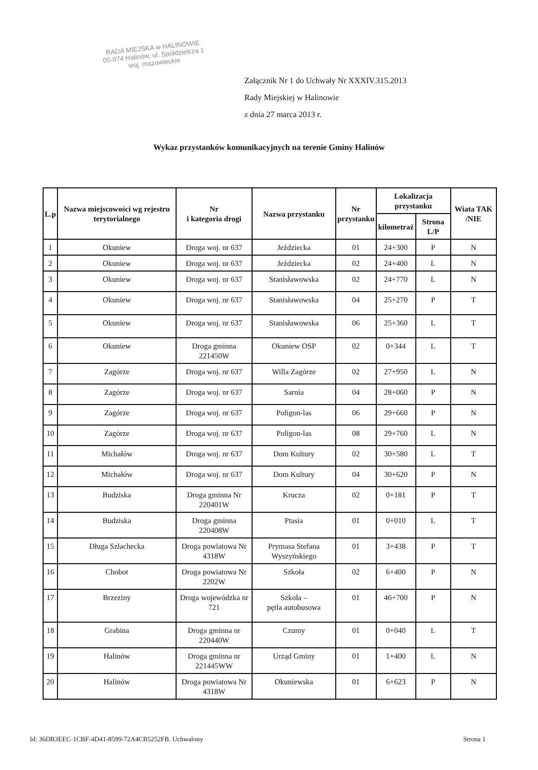RADA MIEJSKA w HALINOWIE
05-074 Halinów, ul. Spółdzielcza 1
woj. mazowieckie
Załącznik Nr 1 do Uchwały Nr XXXIV.315.2013
Rady Miejskiej w Halinowie
z dnia 27 marca 2013 r.
Wykaz przystanków komunikacyjnych na terenie Gminy Halinów
| L.p | Nazwa miejscowości wg rejestru terytorialnego | Nr i kategoria drogi | Nazwa przystanku | Nr przystanku | Lokalizacja przystanku | | Wiata TAK /NIE |
| --- | --- | --- | --- | --- | --- | --- | --- |
| | | | | | kilometraż | Strona L/P | |
| 1 | Okuniew | Droga woj. nr 637 | Jeździecka | 01 | 24+300 | P | N |
| 2 | Okuniew | Droga woj. nr 637 | Jeździecka | 02 | 24+400 | L | N |
| 3 | Okuniew | Droga woj. nr 637 | Stanisławowska | 02 | 24+770 | L | N |
| 4 | Okuniew | Droga woj. nr 637 | Stanisławowska | 04 | 25+270 | P | T |
| 5 | Okuniew | Droga woj. nr 637 | Stanisławowska | 06 | 25+360 | L | T |
| 6 | Okuniew | Droga gminna 221450W | Okuniew OSP | 02 | 0+344 | L | T |
| 7 | Zagórze | Droga woj. nr 637 | Willa Zagórze | 02 | 27+950 | L | N |
| 8 | Zagórze | Droga woj. nr 637 | Sarnia | 04 | 28+060 | P | N |
| 9 | Zagórze | Droga woj. nr 637 | Poligon-las | 06 | 29+660 | P | N |
| 10 | Zagórze | Droga woj. nr 637 | Poligon-las | 08 | 29+760 | L | N |
| 11 | Michałów | Droga woj. nr 637 | Dom Kultury | 02 | 30+580 | L | T |
| 12 | Michałów | Droga woj. nr 637 | Dom Kultury | 04 | 30+620 | P | N |
| 13 | Budziska | Droga gminna Nr 220401W | Krucza | 02 | 0+181 | P | T |
| 14 | Budziska | Droga gminna 220408W | Ptasia | 01 | 0+010 | L | T |
| 15 | Długa Szlachecka | Droga powiatowa Nr 4318W | Prymasa Stefana Wyszyńskiego | 01 | 3+438 | P | T |
| 16 | Chobot | Droga powiatowa Nr 2202W | Szkoła | 02 | 6+400 | P | N |
| 17 | Brzeziny | Droga wojewódzka nr 721 | Szkoła – pętla autobusowa | 01 | 46+700 | P | N |
| 18 | Grabina | Droga gminna nr 220440W | Czumy | 01 | 0+040 | L | T |
| 19 | Halinów | Droga gminna nr 221445WW | Urząd Gminy | 01 | 1+400 | L | N |
| 20 | Halinów | Droga powiatowa Nr 4318W | Okuniewska | 01 | 6+623 | P | N |
Id: 36DB3EEC-1CBF-4D41-8599-72A4CB5252FB. Uchwalony Strona 1